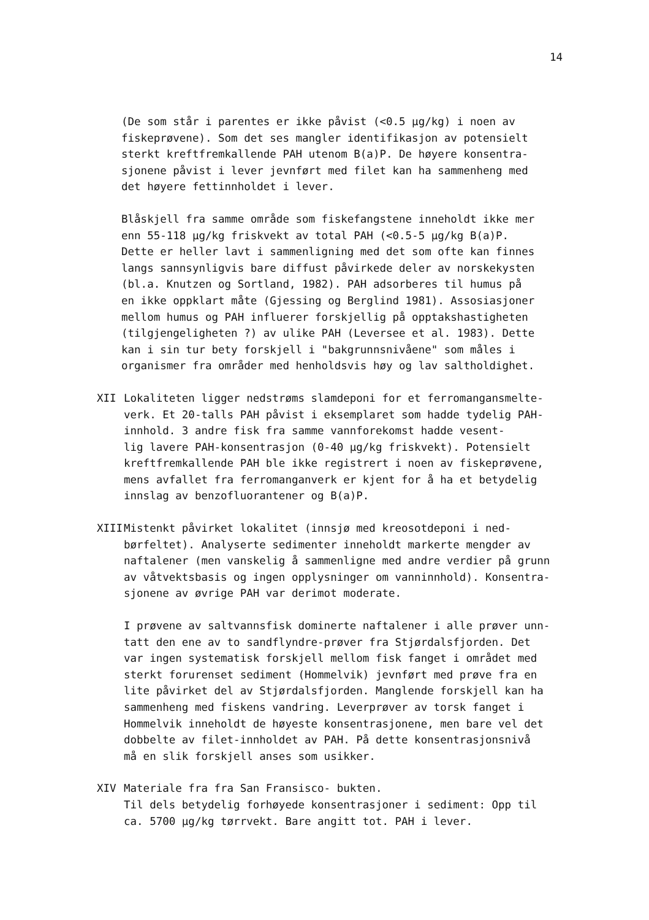14
(De som står i parentes er ikke påvist (<0.5 µg/kg) i noen av fiskeprøvene). Som det ses mangler identifikasjon av potensielt sterkt kreftfremkallende PAH utenom B(a)P. De høyere konsentra- sjonene påvist i lever jevnført med filet kan ha sammenheng med det høyere fettinnholdet i lever.
Blåskjell fra samme område som fiskefangstene inneholdt ikke mer enn 55-118 µg/kg friskvekt av total PAH (<0.5-5 µg/kg B(a)P. Dette er heller lavt i sammenligning med det som ofte kan finnes langs sannsynligvis bare diffust påvirkede deler av norskekysten (bl.a. Knutzen og Sortland, 1982). PAH adsorberes til humus på en ikke oppklart måte (Gjessing og Berglind 1981). Assosiasjoner mellom humus og PAH influerer forskjellig på opptakshastigheten (tilgjengeligheten ?) av ulike PAH (Leversee et al. 1983). Dette kan i sin tur bety forskjell i "bakgrunnsnivåene" som måles i organismer fra områder med henholdsvis høy og lav saltholdighet.
XII Lokaliteten ligger nedstrøms slamdeponi for et ferromangansmelte- verk. Et 20-talls PAH påvist i eksemplaret som hadde tydelig PAH- innhold. 3 andre fisk fra samme vannforekomst hadde vesent- lig lavere PAH-konsentrasjon (0-40 µg/kg friskvekt). Potensielt kreftfremkallende PAH ble ikke registrert i noen av fiskeprøvene, mens avfallet fra ferromanganverk er kjent for å ha et betydelig innslag av benzofluorantener og B(a)P.
XIII Mistenkt påvirket lokalitet (innsjø med kreosotdeponi i ned- børfeltet). Analyserte sedimenter inneholdt markerte mengder av naftalener (men vanskelig å sammenligne med andre verdier på grunn av våtvektsbasis og ingen opplysninger om vanninnhold). Konsentra- sjonene av øvrige PAH var derimot moderate.
I prøvene av saltvannsfisk dominerte naftalener i alle prøver unn- tatt den ene av to sandflyndre-prøver fra Stjørdalsfjorden. Det var ingen systematisk forskjell mellom fisk fanget i området med sterkt forurenset sediment (Hommelvik) jevnført med prøve fra en lite påvirket del av Stjørdalsfjorden. Manglende forskjell kan ha sammenheng med fiskens vandring. Leverprøver av torsk fanget i Hommelvik inneholdt de høyeste konsentrasjonene, men bare vel det dobbelte av filet-innholdet av PAH. På dette konsentrasjonsnivå må en slik forskjell anses som usikker.
XIV Materiale fra fra San Fransisco- bukten. Til dels betydelig forhøyede konsentrasjoner i sediment: Opp til ca. 5700 µg/kg tørrvekt. Bare angitt tot. PAH i lever.